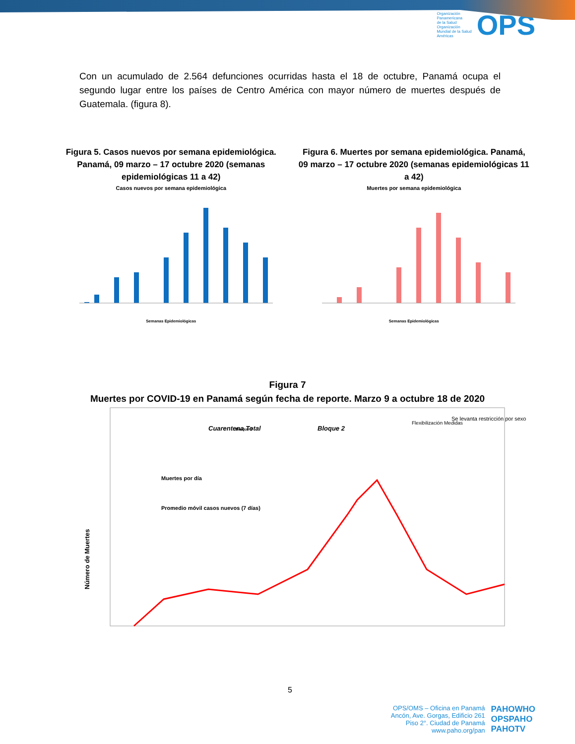Organización
Panamericana
de la Salud
Organización
Mundial de la Salud
Américas
OPS
Con un acumulado de 2.564 defunciones ocurridas hasta el 18 de octubre, Panamá ocupa el segundo lugar entre los países de Centro América con mayor número de muertes después de Guatemala. (figura 8).
Figura 5. Casos nuevos por semana epidemiológica. Panamá, 09 marzo – 17 octubre 2020 (semanas epidemiológicas 11 a 42)
Casos nuevos por semana epidemiológica
Semanas Epidemiológicas
Figura 6. Muertes por semana epidemiológica. Panamá, 09 marzo – 17 octubre 2020 (semanas epidemiológicas 11 a 42)
Muertes por semana epidemiológica
Semanas Epidemiológicas
Figura 7
Muertes por COVID-19 en Panamá según fecha de reporte. Marzo 9 a octubre 18 de 2020
Número de Muertes
Cuarentena Total
Bloque 1
Bloque 2
Flexibilización Medidas
Se levanta restricción por sexo
Muertes por día
Promedio móvil casos nuevos (7 días)
5
OPS/OMS – Oficina en Panamá
Ancón, Ave. Gorgas, Edificio 261
Piso 2°. Ciudad de Panamá
www.paho.org/pan
PAHOWHO
OPSPAHO
PAHOTV